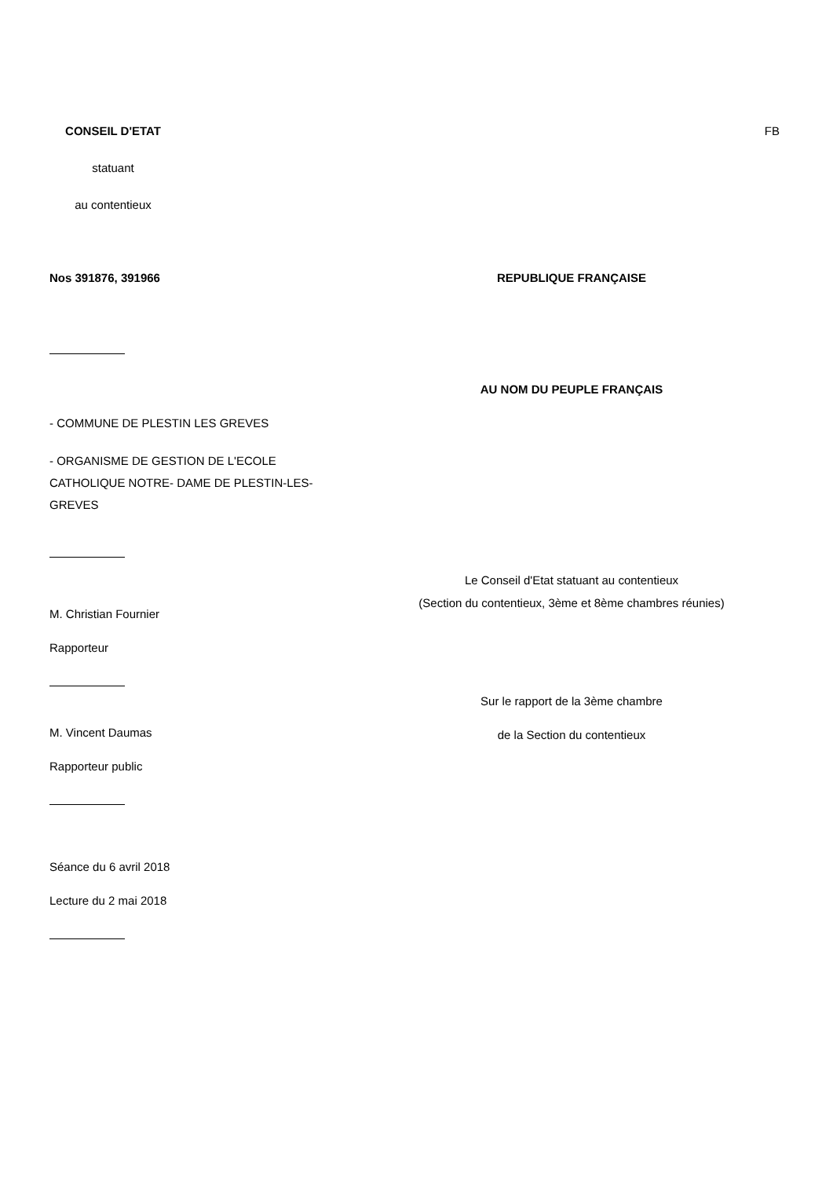CONSEIL D'ETAT
statuant
au contentieux
FB
Nos 391876, 391966 REPUBLIQUE FRANÇAISE
AU NOM DU PEUPLE FRANÇAIS
- COMMUNE DE PLESTIN LES GREVES
- ORGANISME DE GESTION DE L'ECOLE CATHOLIQUE NOTRE- DAME DE PLESTIN-LES-GREVES
Le Conseil d'Etat statuant au contentieux
M. Christian Fournier
Rapporteur
(Section du contentieux, 3ème et 8ème chambres réunies)
Sur le rapport de la 3ème chambre
de la Section du contentieux
M. Vincent Daumas
Rapporteur public
Séance du 6 avril 2018
Lecture du 2 mai 2018